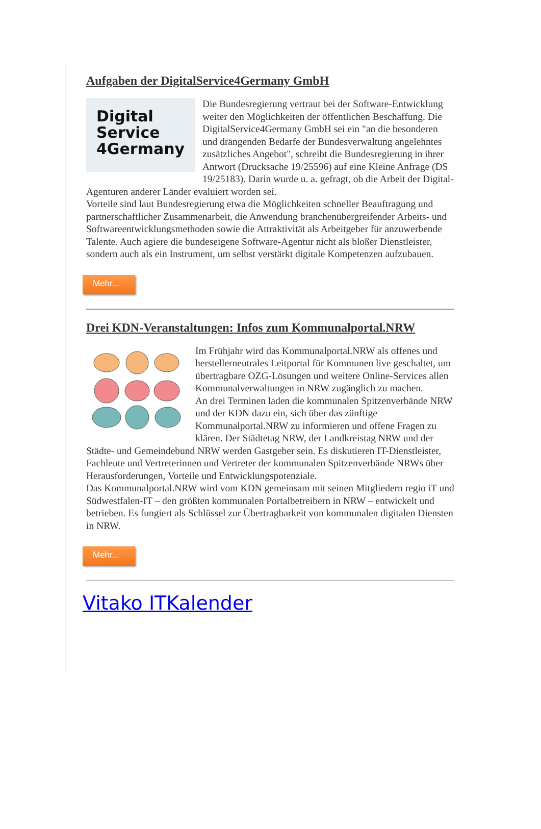Aufgaben der DigitalService4Germany GmbH
Digital
Service
4Germany
Die Bundesregierung vertraut bei der Software-Entwicklung weiter den Möglichkeiten der öffentlichen Beschaffung. Die DigitalService4Germany GmbH sei ein "an die besonderen und drängenden Bedarfe der Bundesverwaltung angelehntes zusätzliches Angebot", schreibt die Bundesregierung in ihrer Antwort (Drucksache 19/25596) auf eine Kleine Anfrage (DS 19/25183). Darin wurde u. a. gefragt, ob die Arbeit der Digital-Agenturen anderer Länder evaluiert worden sei.
Vorteile sind laut Bundesregierung etwa die Möglichkeiten schneller Beauftragung und partnerschaftlicher Zusammenarbeit, die Anwendung branchenübergreifender Arbeits- und Softwareentwicklungsmethoden sowie die Attraktivität als Arbeitgeber für anzuwerbende Talente. Auch agiere die bundeseigene Software-Agentur nicht als bloßer Dienstleister, sondern auch als ein Instrument, um selbst verstärkt digitale Kompetenzen aufzubauen.
Mehr...
Drei KDN-Veranstaltungen: Infos zum Kommunalportal.NRW
Im Frühjahr wird das Kommunalportal.NRW als offenes und herstellerneutrales Leitportal für Kommunen live geschaltet, um übertragbare OZG-Lösungen und weitere Online-Services allen Kommunalverwaltungen in NRW zugänglich zu machen.
An drei Terminen laden die kommunalen Spitzenverbände NRW und der KDN dazu ein, sich über das zünftige Kommunalportal.NRW zu informieren und offene Fragen zu klären. Der Städtetag NRW, der Landkreistag NRW und der Städte- und Gemeindebund NRW werden Gastgeber sein. Es diskutieren IT-Dienstleister, Fachleute und Vertreterinnen und Vertreter der kommunalen Spitzenverbände NRWs über Herausforderungen, Vorteile und Entwicklungspotenziale.
Das Kommunalportal.NRW wird vom KDN gemeinsam mit seinen Mitgliedern regio iT und Südwestfalen-IT – den größten kommunalen Portalbetreibern in NRW – entwickelt und betrieben. Es fungiert als Schlüssel zur Übertragbarkeit von kommunalen digitalen Diensten in NRW.
Mehr...
Vitako ITKalender